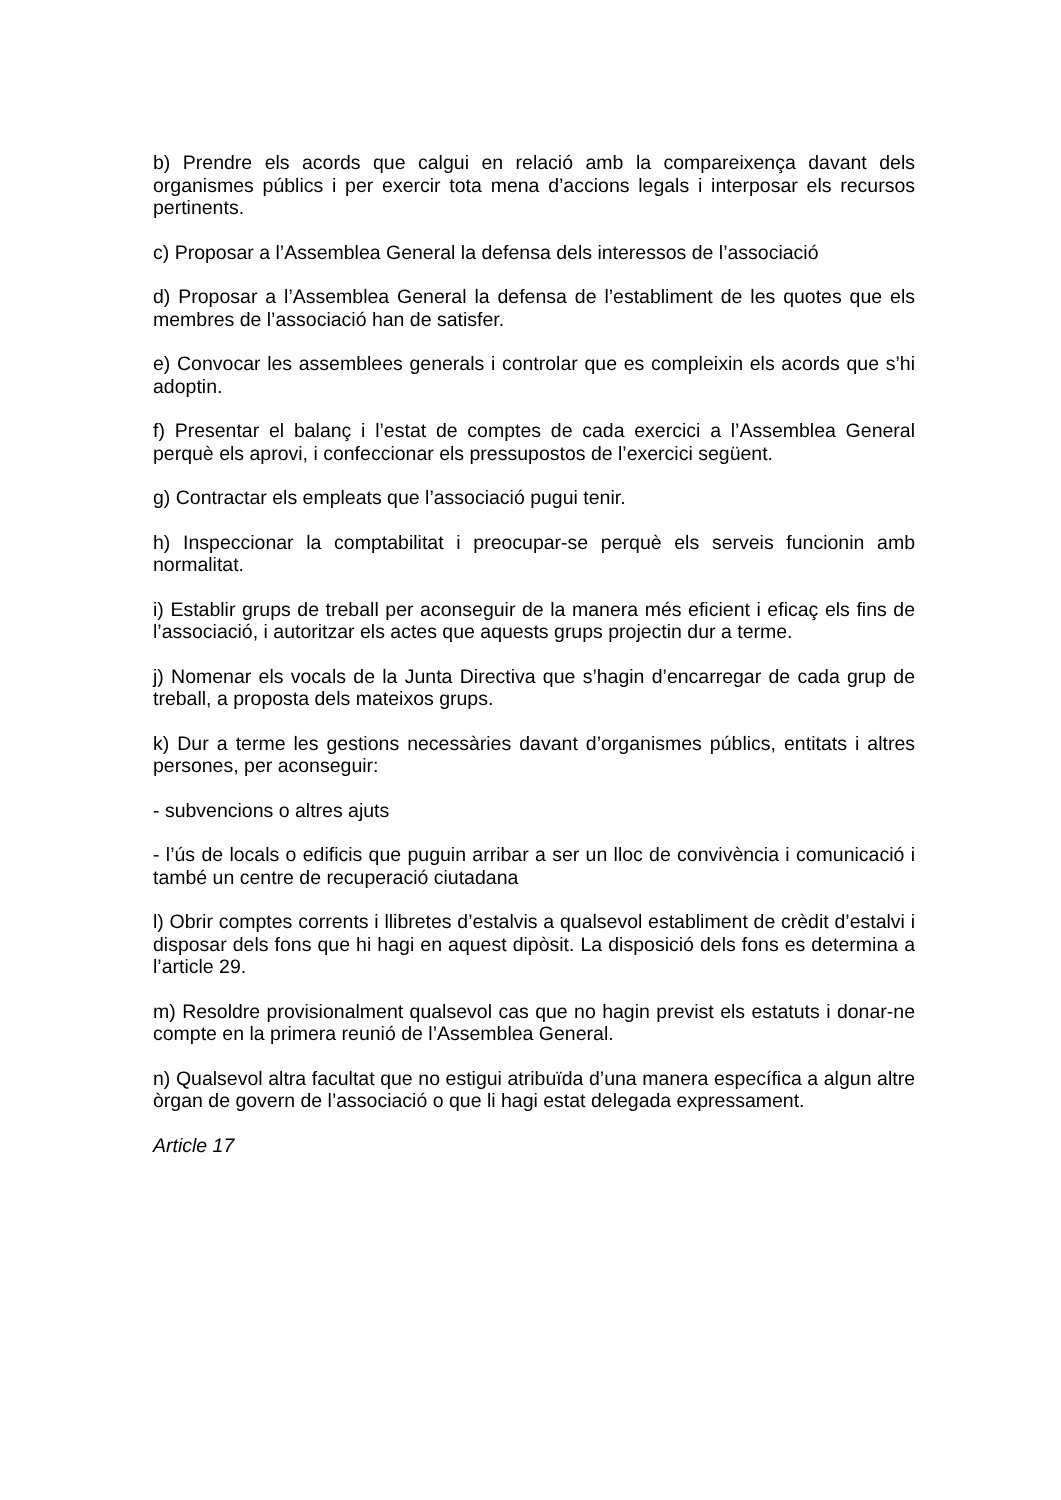b) Prendre els acords que calgui en relació amb la compareixença davant dels organismes públics i per exercir tota mena d’accions legals i interposar els recursos pertinents.
c) Proposar a l’Assemblea General la defensa dels interessos de l’associació
d) Proposar a l’Assemblea General la defensa de l’establiment de les quotes que els membres de l’associació han de satisfer.
e) Convocar les assemblees generals i controlar que es compleixin els acords que s’hi adoptin.
f) Presentar el balanç i l’estat de comptes de cada exercici a l’Assemblea General perquè els aprovi, i confeccionar els pressupostos de l’exercici següent.
g) Contractar els empleats que l’associació pugui tenir.
h) Inspeccionar la comptabilitat i preocupar-se perquè els serveis funcionin amb normalitat.
i) Establir grups de treball per aconseguir de la manera més eficient i eficaç els fins de l’associació, i autoritzar els actes que aquests grups projectin dur a terme.
j) Nomenar els vocals de la Junta Directiva que s’hagin d’encarregar de cada grup de treball, a proposta dels mateixos grups.
k) Dur a terme les gestions necessàries davant d’organismes públics, entitats i altres persones, per aconseguir:
- subvencions o altres ajuts
- l’ús de locals o edificis que puguin arribar a ser un lloc de convivència i comunicació i també un centre de recuperació ciutadana
l) Obrir comptes corrents i llibretes d’estalvis a qualsevol establiment de crèdit d’estalvi i disposar dels fons que hi hagi en aquest dipòsit. La disposició dels fons es determina a l’article 29.
m) Resoldre provisionalment qualsevol cas que no hagin previst els estatuts i donar-ne compte en la primera reunió de l’Assemblea General.
n) Qualsevol altra facultat que no estigui atribuïda d’una manera específica a algun altre òrgan de govern de l’associació o que li hagi estat delegada expressament.
Article 17